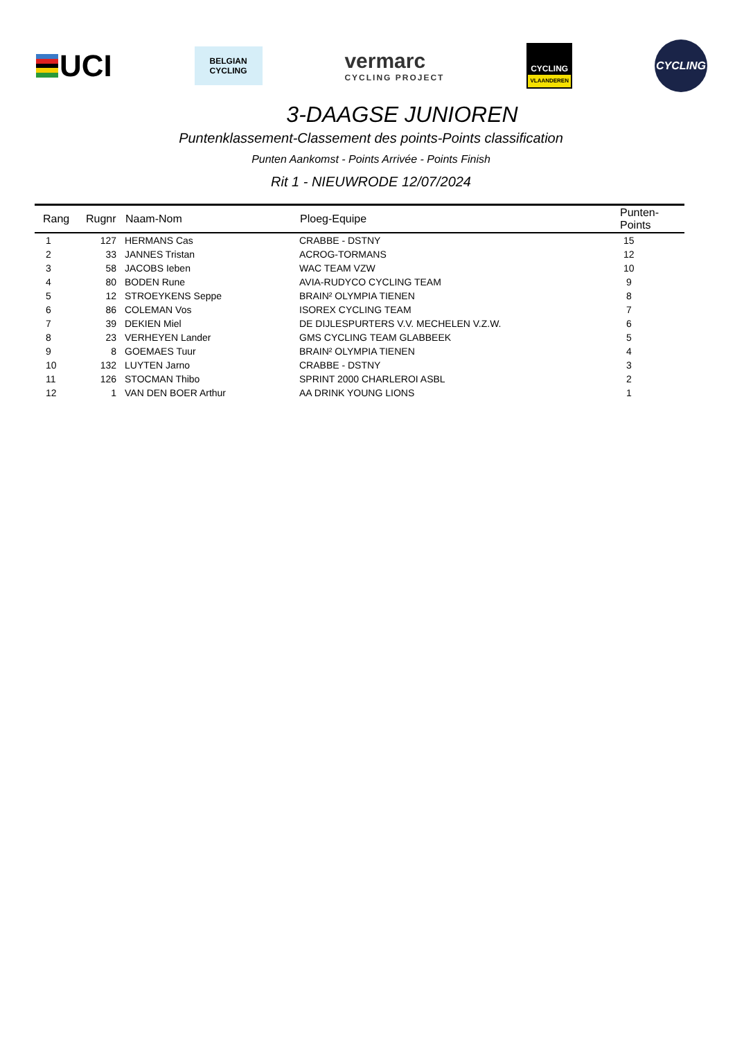UCI
BELGIAN
CYCLING
vermarc
CYCLING PROJECT
CYCLING
VLAANDEREN
CYCLING
3-DAAGSE JUNIOREN
Puntenklassement-Classement des points-Points classification
Punten Aankomst - Points Arrivée - Points Finish
Rit 1 - NIEUWRODE 12/07/2024
| Rang | Rugnr | Naam-Nom | Ploeg-Equipe | Punten-Points |
| --- | --- | --- | --- | --- |
| 1 | 127 | HERMANS Cas | CRABBE - DSTNY | 15 |
| 2 | 33 | JANNES Tristan | ACROG-TORMANS | 12 |
| 3 | 58 | JACOBS Ieben | WAC TEAM VZW | 10 |
| 4 | 80 | BODEN Rune | AVIA-RUDYCO CYCLING TEAM | 9 |
| 5 | 12 | STROEYKENS Seppe | BRAIN² OLYMPIA TIENEN | 8 |
| 6 | 86 | COLEMAN Vos | ISOREX CYCLING TEAM | 7 |
| 7 | 39 | DEKIEN Miel | DE DIJLESPURTERS V.V. MECHELEN V.Z.W. | 6 |
| 8 | 23 | VERHEYEN Lander | GMS CYCLING TEAM GLABBEEK | 5 |
| 9 | 8 | GOEMAES Tuur | BRAIN² OLYMPIA TIENEN | 4 |
| 10 | 132 | LUYTEN Jarno | CRABBE - DSTNY | 3 |
| 11 | 126 | STOCMAN Thibo | SPRINT 2000 CHARLEROI ASBL | 2 |
| 12 | 1 | VAN DEN BOER Arthur | AA DRINK YOUNG LIONS | 1 |